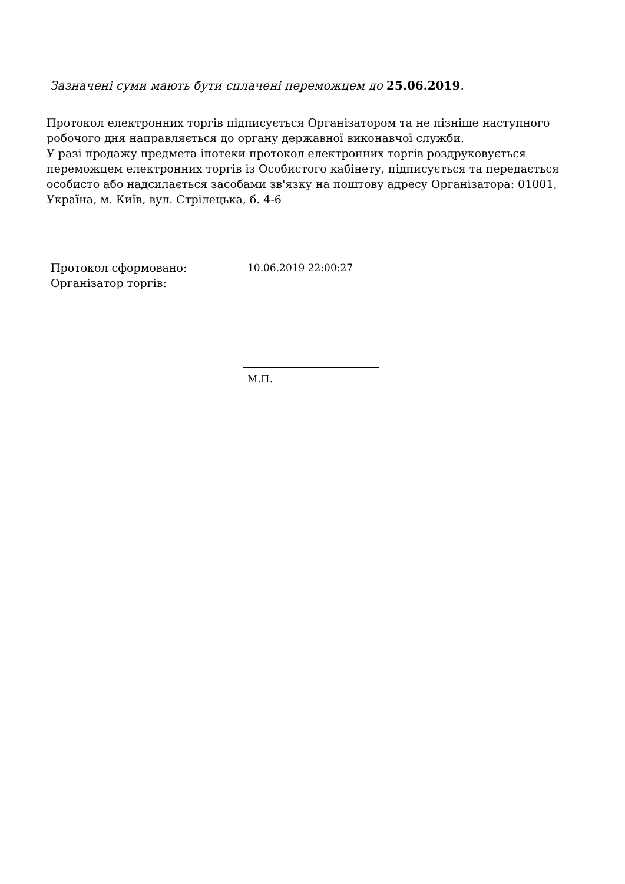Зазначені суми мають бути сплачені переможцем до 25.06.2019.
Протокол електронних торгів підписується Організатором та не пізніше наступного робочого дня направляється до органу державної виконавчої служби.
У разі продажу предмета іпотеки протокол електронних торгів роздруковується переможцем електронних торгів із Особистого кабінету, підписується та передається особисто або надсилається засобами зв'язку на поштову адресу Організатора: 01001, Україна, м. Київ, вул. Стрілецька, б. 4-6
Протокол сформовано:
Організатор торгів:
10.06.2019 22:00:27
М.П.